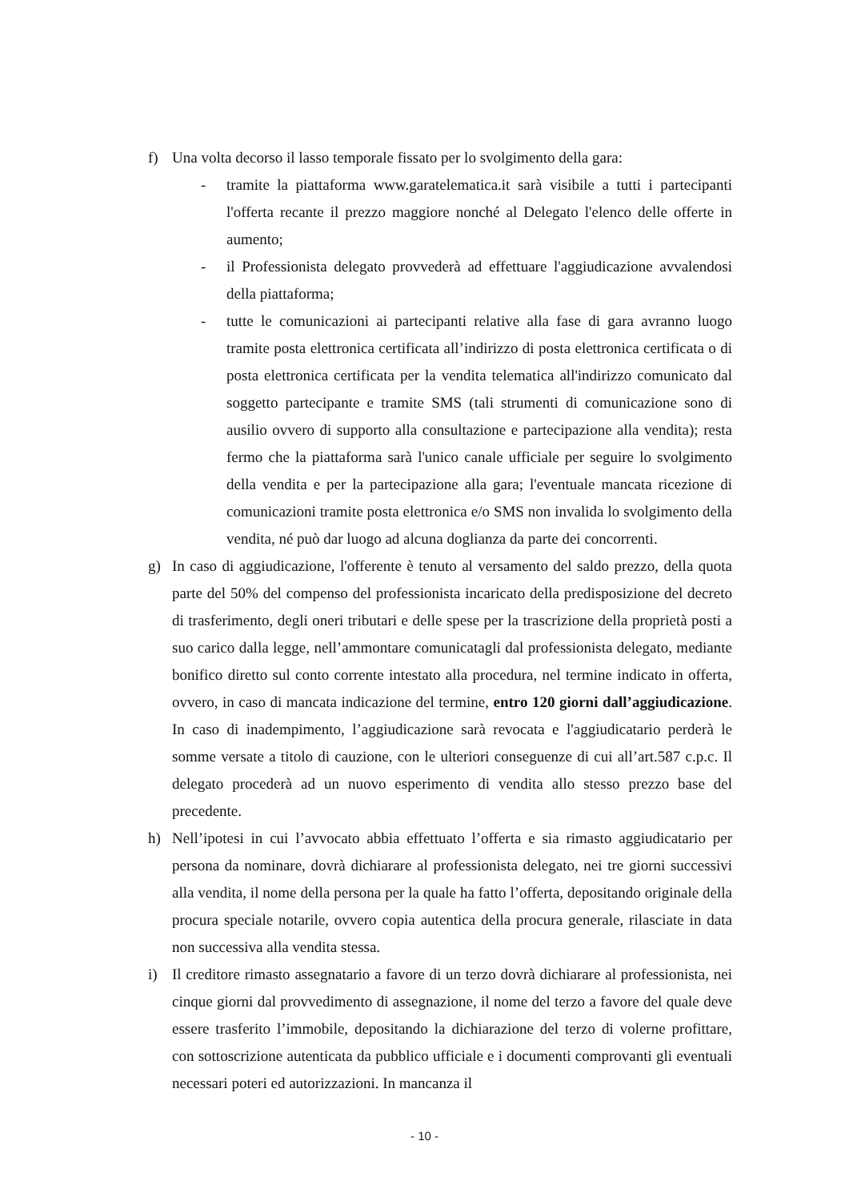f) Una volta decorso il lasso temporale fissato per lo svolgimento della gara:
- tramite la piattaforma www.garatelematica.it sarà visibile a tutti i partecipanti l'offerta recante il prezzo maggiore nonché al Delegato l'elenco delle offerte in aumento;
- il Professionista delegato provvederà ad effettuare l'aggiudicazione avvalendosi della piattaforma;
- tutte le comunicazioni ai partecipanti relative alla fase di gara avranno luogo tramite posta elettronica certificata all’indirizzo di posta elettronica certificata o di posta elettronica certificata per la vendita telematica all'indirizzo comunicato dal soggetto partecipante e tramite SMS (tali strumenti di comunicazione sono di ausilio ovvero di supporto alla consultazione e partecipazione alla vendita); resta fermo che la piattaforma sarà l'unico canale ufficiale per seguire lo svolgimento della vendita e per la partecipazione alla gara; l'eventuale mancata ricezione di comunicazioni tramite posta elettronica e/o SMS non invalida lo svolgimento della vendita, né può dar luogo ad alcuna doglianza da parte dei concorrenti.
g) In caso di aggiudicazione, l'offerente è tenuto al versamento del saldo prezzo, della quota parte del 50% del compenso del professionista incaricato della predisposizione del decreto di trasferimento, degli oneri tributari e delle spese per la trascrizione della proprietà posti a suo carico dalla legge, nell’ammontare comunicatagli dal professionista delegato, mediante bonifico diretto sul conto corrente intestato alla procedura, nel termine indicato in offerta, ovvero, in caso di mancata indicazione del termine, entro 120 giorni dall’aggiudicazione. In caso di inadempimento, l’aggiudicazione sarà revocata e l'aggiudicatario perderà le somme versate a titolo di cauzione, con le ulteriori conseguenze di cui all’art.587 c.p.c. Il delegato procederà ad un nuovo esperimento di vendita allo stesso prezzo base del precedente.
h) Nell’ipotesi in cui l’avvocato abbia effettuato l’offerta e sia rimasto aggiudicatario per persona da nominare, dovrà dichiarare al professionista delegato, nei tre giorni successivi alla vendita, il nome della persona per la quale ha fatto l’offerta, depositando originale della procura speciale notarile, ovvero copia autentica della procura generale, rilasciate in data non successiva alla vendita stessa.
i) Il creditore rimasto assegnatario a favore di un terzo dovrà dichiarare al professionista, nei cinque giorni dal provvedimento di assegnazione, il nome del terzo a favore del quale deve essere trasferito l’immobile, depositando la dichiarazione del terzo di volerne profittare, con sottoscrizione autenticata da pubblico ufficiale e i documenti comprovanti gli eventuali necessari poteri ed autorizzazioni. In mancanza il
- 10 -